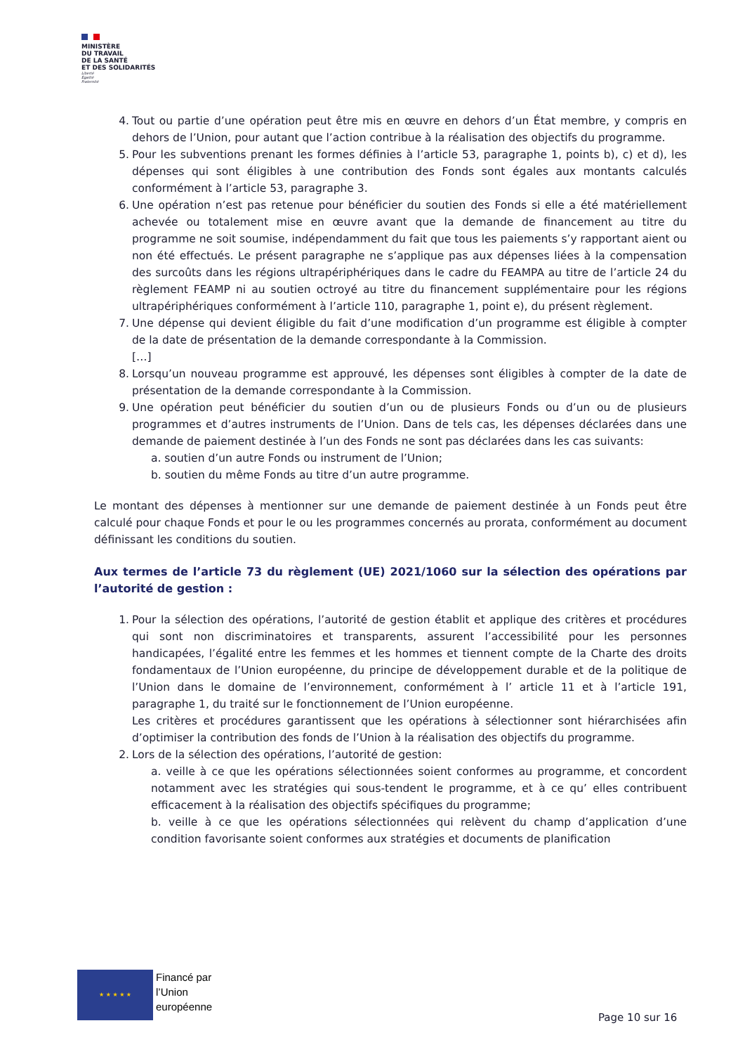MINISTÈRE
DU TRAVAIL
DE LA SANTÉ
ET DES SOLIDARITÉS
Liberté
Égalité
Fraternité
4. Tout ou partie d’une opération peut être mis en œuvre en dehors d’un État membre, y compris en dehors de l’Union, pour autant que l’action contribue à la réalisation des objectifs du programme.
5. Pour les subventions prenant les formes définies à l’article 53, paragraphe 1, points b), c) et d), les dépenses qui sont éligibles à une contribution des Fonds sont égales aux montants calculés conformément à l’article 53, paragraphe 3.
6. Une opération n’est pas retenue pour bénéficier du soutien des Fonds si elle a été matériellement achevée ou totalement mise en œuvre avant que la demande de financement au titre du programme ne soit soumise, indépendamment du fait que tous les paiements s’y rapportant aient ou non été effectués. Le présent paragraphe ne s’applique pas aux dépenses liées à la compensation des surcoûts dans les régions ultrapériphériques dans le cadre du FEAMPA au titre de l’article 24 du règlement FEAMP ni au soutien octroyé au titre du financement supplémentaire pour les régions ultrapériphériques conformément à l’article 110, paragraphe 1, point e), du présent règlement.
7. Une dépense qui devient éligible du fait d’une modification d’un programme est éligible à compter de la date de présentation de la demande correspondante à la Commission.
[…]
8. Lorsqu’un nouveau programme est approuvé, les dépenses sont éligibles à compter de la date de présentation de la demande correspondante à la Commission.
9. Une opération peut bénéficier du soutien d’un ou de plusieurs Fonds ou d’un ou de plusieurs programmes et d’autres instruments de l’Union. Dans de tels cas, les dépenses déclarées dans une demande de paiement destinée à l’un des Fonds ne sont pas déclarées dans les cas suivants:
a. soutien d’un autre Fonds ou instrument de l’Union;
b. soutien du même Fonds au titre d’un autre programme.
Le montant des dépenses à mentionner sur une demande de paiement destinée à un Fonds peut être calculé pour chaque Fonds et pour le ou les programmes concernés au prorata, conformément au document définissant les conditions du soutien.
Aux termes de l’article 73 du règlement (UE) 2021/1060 sur la sélection des opérations par l’autorité de gestion :
1. Pour la sélection des opérations, l’autorité de gestion établit et applique des critères et procédures qui sont non discriminatoires et transparents, assurent l’accessibilité pour les personnes handicapées, l’égalité entre les femmes et les hommes et tiennent compte de la Charte des droits fondamentaux de l’Union européenne, du principe de développement durable et de la politique de l’Union dans le domaine de l’environnement, conformément à l’ article 11 et à l’article 191, paragraphe 1, du traité sur le fonctionnement de l’Union européenne.
Les critères et procédures garantissent que les opérations à sélectionner sont hiérarchisées afin d’optimiser la contribution des fonds de l’Union à la réalisation des objectifs du programme.
2. Lors de la sélection des opérations, l’autorité de gestion:
a. veille à ce que les opérations sélectionnées soient conformes au programme, et concordent notamment avec les stratégies qui sous-tendent le programme, et à ce qu’ elles contribuent efficacement à la réalisation des objectifs spécifiques du programme;
b. veille à ce que les opérations sélectionnées qui relèvent du champ d’application d’une condition favorisante soient conformes aux stratégies et documents de planification
★ ★ ★ ★ ★
Financé par
l’Union
européenne
Page 10 sur 16